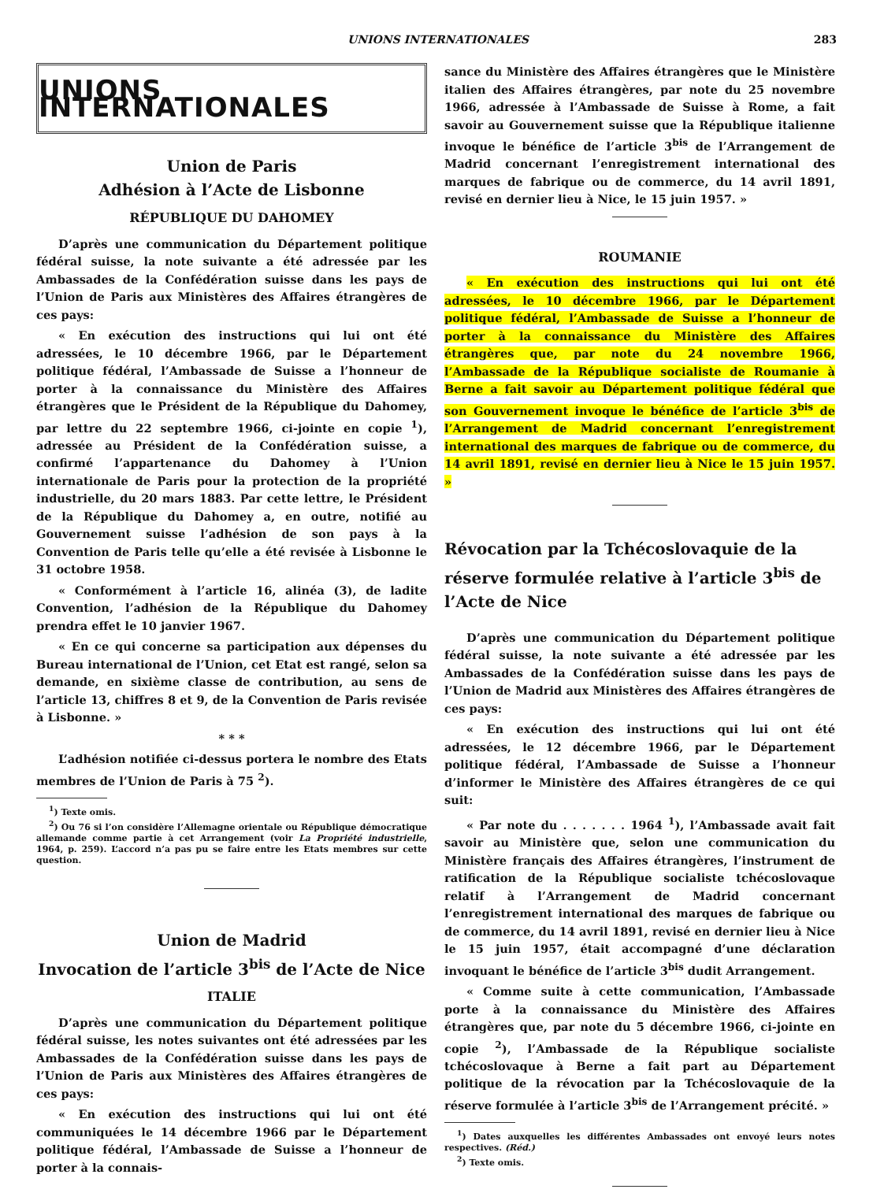UNIONS INTERNATIONALES 283
UNIONS INTERNATIONALES
Union de Paris
Adhésion à l’Acte de Lisbonne
RÉPUBLIQUE DU DAHOMEY
D’après une communication du Département politique fédéral suisse, la note suivante a été adressée par les Ambassades de la Confédération suisse dans les pays de l’Union de Paris aux Ministères des Affaires étrangères de ces pays:
« En exécution des instructions qui lui ont été adressées, le 10 décembre 1966, par le Département politique fédéral, l’Ambassade de Suisse a l’honneur de porter à la connaissance du Ministère des Affaires étrangères que le Président de la République du Dahomey, par lettre du 22 septembre 1966, ci-jointe en copie <sup>1</sup>), adressée au Président de la Confédération suisse, a confirmé l’appartenance du Dahomey à l’Union internationale de Paris pour la protection de la propriété industrielle, du 20 mars 1883. Par cette lettre, le Président de la République du Dahomey a, en outre, notifié au Gouvernement suisse l’adhésion de son pays à la Convention de Paris telle qu’elle a été revisée à Lisbonne le 31 octobre 1958.
« Conformément à l’article 16, alinéa (3), de ladite Convention, l’adhésion de la République du Dahomey prendra effet le 10 janvier 1967.
« En ce qui concerne sa participation aux dépenses du Bureau international de l’Union, cet Etat est rangé, selon sa demande, en sixième classe de contribution, au sens de l’article 13, chiffres 8 et 9, de la Convention de Paris revisée à Lisbonne. »
* * *
L’adhésion notifiée ci-dessus portera le nombre des Etats membres de l’Union de Paris à 75 <sup>2</sup>).
<sup>1</sup>) Texte omis.
<sup>2</sup>) Ou 76 si l’on considère l’Allemagne orientale ou République démocratique allemande comme partie à cet Arrangement (voir La Propriété industrielle, 1964, p. 259). L’accord n’a pas pu se faire entre les Etats membres sur cette question.
Union de Madrid
Invocation de l’article 3<sup>bis</sup> de l’Acte de Nice
ITALIE
D’après une communication du Département politique fédéral suisse, les notes suivantes ont été adressées par les Ambassades de la Confédération suisse dans les pays de l’Union de Paris aux Ministères des Affaires étrangères de ces pays:
« En exécution des instructions qui lui ont été communiquées le 14 décembre 1966 par le Département politique fédéral, l’Ambassade de Suisse a l’honneur de porter à la connais-
sance du Ministère des Affaires étrangères que le Ministère italien des Affaires étrangères, par note du 25 novembre 1966, adressée à l’Ambassade de Suisse à Rome, a fait savoir au Gouvernement suisse que la République italienne invoque le bénéfice de l’article 3<sup>bis</sup> de l’Arrangement de Madrid concernant l’enregistrement international des marques de fabrique ou de commerce, du 14 avril 1891, revisé en dernier lieu à Nice, le 15 juin 1957. »
ROUMANIE
« En exécution des instructions qui lui ont été adressées, le 10 décembre 1966, par le Département politique fédéral, l’Ambassade de Suisse a l’honneur de porter à la connaissance du Ministère des Affaires étrangères que, par note du 24 novembre 1966, l’Ambassade de la République socialiste de Roumanie à Berne a fait savoir au Département politique fédéral que son Gouvernement invoque le bénéfice de l’article 3<sup>bis</sup> de l’Arrangement de Madrid concernant l’enregistrement international des marques de fabrique ou de commerce, du 14 avril 1891, revisé en dernier lieu à Nice le 15 juin 1957. »
Révocation par la Tchécoslovaquie de la réserve formulée relative à l’article 3<sup>bis</sup> de l’Acte de Nice
D’après une communication du Département politique fédéral suisse, la note suivante a été adressée par les Ambassades de la Confédération suisse dans les pays de l’Union de Madrid aux Ministères des Affaires étrangères de ces pays:
« En exécution des instructions qui lui ont été adressées, le 12 décembre 1966, par le Département politique fédéral, l’Ambassade de Suisse a l’honneur d’informer le Ministère des Affaires étrangères de ce qui suit:
« Par note du . . . . . . . 1964 <sup>1</sup>), l’Ambassade avait fait savoir au Ministère que, selon une communication du Ministère français des Affaires étrangères, l’instrument de ratification de la République socialiste tchécoslovaque relatif à l’Arrangement de Madrid concernant l’enregistrement international des marques de fabrique ou de commerce, du 14 avril 1891, revisé en dernier lieu à Nice le 15 juin 1957, était accompagné d’une déclaration invoquant le bénéfice de l’article 3<sup>bis</sup> dudit Arrangement.
« Comme suite à cette communication, l’Ambassade porte à la connaissance du Ministère des Affaires étrangères que, par note du 5 décembre 1966, ci-jointe en copie <sup>2</sup>), l’Ambassade de la République socialiste tchécoslovaque à Berne a fait part au Département politique de la révocation par la Tchécoslovaquie de la réserve formulée à l’article 3<sup>bis</sup> de l’Arrangement précité. »
<sup>1</sup>) Dates auxquelles les différentes Ambassades ont envoyé leurs notes respectives. (Réd.)
<sup>2</sup>) Texte omis.